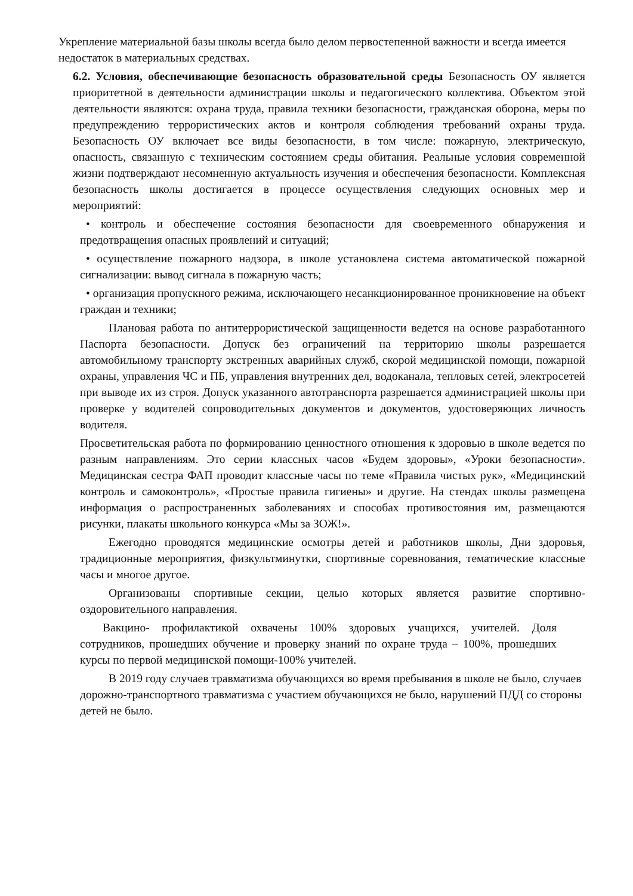Укрепление материальной базы школы всегда было делом первостепенной важности и всегда имеется недостаток в материальных средствах.
6.2. Условия, обеспечивающие безопасность образовательной среды Безопасность ОУ является приоритетной в деятельности администрации школы и педагогического коллектива. Объектом этой деятельности являются: охрана труда, правила техники безопасности, гражданская оборона, меры по предупреждению террористических актов и контроля соблюдения требований охраны труда. Безопасность ОУ включает все виды безопасности, в том числе: пожарную, электрическую, опасность, связанную с техническим состоянием среды обитания. Реальные условия современной жизни подтверждают несомненную актуальность изучения и обеспечения безопасности. Комплексная безопасность школы достигается в процессе осуществления следующих основных мер и мероприятий:
• контроль и обеспечение состояния безопасности для своевременного обнаружения и предотвращения опасных проявлений и ситуаций;
• осуществление пожарного надзора, в школе установлена система автоматической пожарной сигнализации: вывод сигнала в пожарную часть;
• организация пропускного режима, исключающего несанкционированное проникновение на объект граждан и техники;
Плановая работа по антитеррористической защищенности ведется на основе разработанного Паспорта безопасности. Допуск без ограничений на территорию школы разрешается автомобильному транспорту экстренных аварийных служб, скорой медицинской помощи, пожарной охраны, управления ЧС и ПБ, управления внутренних дел, водоканала, тепловых сетей, электросетей при выводе их из строя. Допуск указанного автотранспорта разрешается администрацией школы при проверке у водителей сопроводительных документов и документов, удостоверяющих личность водителя.
Просветительская работа по формированию ценностного отношения к здоровью в школе ведется по разным направлениям. Это серии классных часов «Будем здоровы», «Уроки безопасности». Медицинская сестра ФАП проводит классные часы по теме «Правила чистых рук», «Медицинский контроль и самоконтроль», «Простые правила гигиены» и другие. На стендах школы размещена информация о распространенных заболеваниях и способах противостояния им, размещаются рисунки, плакаты школьного конкурса «Мы за ЗОЖ!».
Ежегодно проводятся медицинские осмотры детей и работников школы, Дни здоровья, традиционные мероприятия, физкультминутки, спортивные соревнования, тематические классные часы и многое другое.
Организованы спортивные секции, целью которых является развитие спортивно-оздоровительного направления.
Вакцино- профилактикой охвачены 100% здоровых учащихся, учителей. Доля сотрудников, прошедших обучение и проверку знаний по охране труда – 100%, прошедших курсы по первой медицинской помощи-100% учителей.
В 2019 году случаев травматизма обучающихся во время пребывания в школе не было, случаев дорожно-транспортного травматизма с участием обучающихся не было, нарушений ПДД со стороны детей не было.